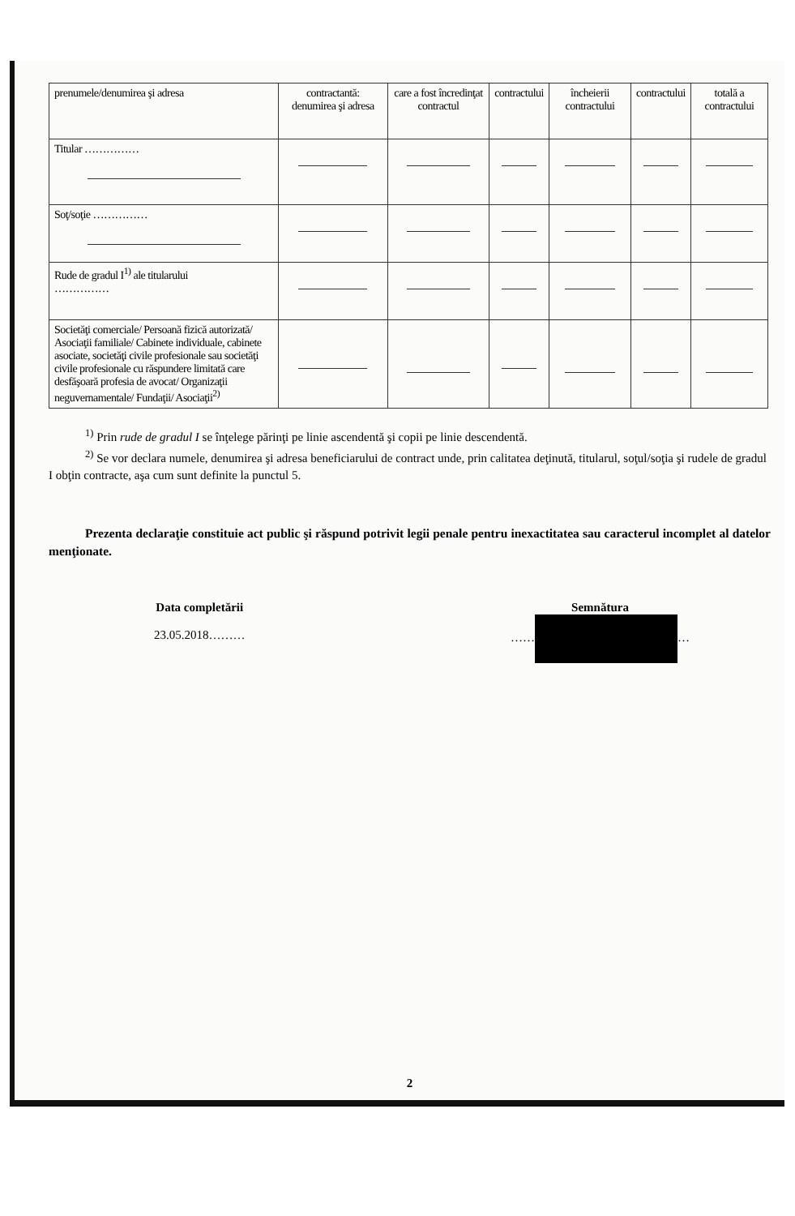| prenumele/denumirea şi adresa | contractantă: denumirea şi adresa | care a fost încredinţat contractul | contractului | încheierii contractului | contractului | totală a contractului |
| Titular …………… | | | | | | |
| Soţ/soţie …………… | | | | | | |
| Rude de gradul I<sup>1)</sup> ale titularului …………… | | | | | | |
| Societăţi comerciale/ Persoană fizică autorizată/ Asociaţii familiale/ Cabinete individuale, cabinete asociate, societăţi civile profesionale sau societăţi civile profesionale cu răspundere limitată care desfăşoară profesia de avocat/ Organizaţii neguvernamentale/ Fundaţii/ Asociaţii<sup>2)</sup> | | | | | | |
<sup>1)</sup> Prin rude de gradul I se înţelege părinţi pe linie ascendentă şi copii pe linie descendentă.
<sup>2)</sup> Se vor declara numele, denumirea şi adresa beneficiarului de contract unde, prin calitatea deţinută, titularul, soţul/soţia şi rudele de gradul I obţin contracte, aşa cum sunt definite la punctul 5.
Prezenta declaraţie constituie act public şi răspund potrivit legii penale pentru inexactitatea sau caracterul incomplet al datelor menţionate.
Data completării
23.05.2018………
Semnătura
…… …
2